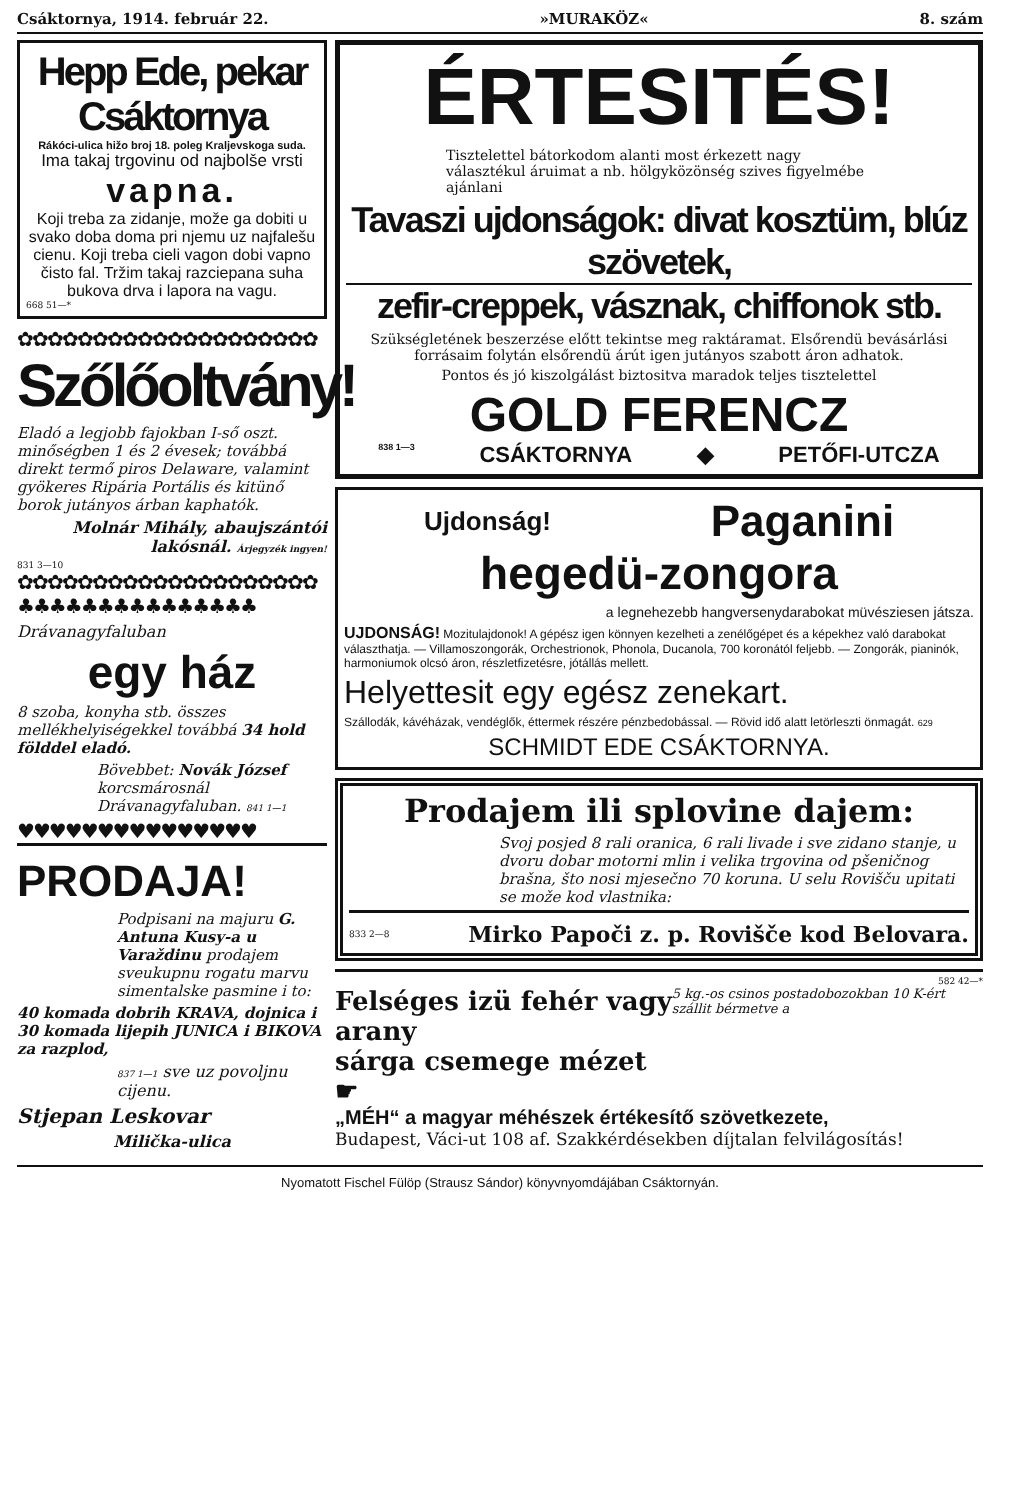Csáktornya, 1914. február 22. »MURAKÖZ« 8. szám
Hepp Ede, pekar Csáktornya
Rákóci-ulica hižo broj 18. poleg Kraljevskoga suda.
Ima takaj trgovinu od najbolše vrsti
vapna.
Koji treba za zidanje, može ga dobiti u svako doba doma pri njemu uz najfalešu cienu. Koji treba cieli vagon dobi vapno čisto fal. Tržim takaj razciepana suha bukova drva i lapora na vagu.
668 51—*
✿✿✿✿✿✿✿✿✿✿✿✿✿✿✿✿✿✿✿✿
Szőlőoltvány!
Eladó a legjobb fajokban I-ső oszt. minőségben 1 és 2 évesek; továbbá direkt termő piros Delaware, valamint gyökeres Ripária Portális és kitünő borok jutányos árban kaphatók.
Molnár Mihály, abaujszántói lakósnál. Árjegyzék ingyen!
831 3—10
✿✿✿✿✿✿✿✿✿✿✿✿✿✿✿✿✿✿✿✿
♣♣♣♣♣♣♣♣♣♣♣♣♣♣♣
Drávanagyfaluban
egy ház
8 szoba, konyha stb. összes mellékhelyiségekkel továbbá 34 hold földdel eladó.
Bövebbet: Novák József korcsmárosnál Drávanagyfaluban. 841 1—1
♥♥♥♥♥♥♥♥♥♥♥♥♥♥♥
PRODAJA!
Podpisani na majuru G. Antuna Kusy-a u Varaždinu prodajem sveukupnu rogatu marvu simentalske pasmine i to:
40 komada dobrih KRAVA, dojnica i 30 komada lijepih JUNICA i BIKOVA za razplod,
837 1—1 sve uz povoljnu cijenu.
Stjepan Leskovar
Milička-ulica
ÉRTESITÉS!
Tisztelettel bátorkodom alanti most érkezett nagy választékul áruimat a nb. hölgyközönség szives figyelmébe ajánlani
Tavaszi ujdonságok: divat kosztüm, blúz szövetek,
zefir-creppek, vásznak, chiffonok stb.
Szükségletének beszerzése előtt tekintse meg raktáramat. Elsőrendü bevásárlási forrásaim folytán elsőrendü árút igen jutányos szabott áron adhatok.
Pontos és jó kiszolgálást biztositva maradok teljes tisztelettel
GOLD FERENCZ
838 1—3 CSÁKTORNYA ◆ PETŐFI-UTCZA
Ujdonság! Paganini
hegedü-zongora
a legnehezebb hangversenydarabokat müvésziesen játsza.
UJDONSÁG! Mozitulajdonok! A gépész igen könnyen kezelheti a zenélőgépet és a képekhez való darabokat választhatja. — Villamoszongorák, Orchestrionok, Phonola, Ducanola, 700 koronától feljebb. — Zongorák, pianinók, harmoniumok olcsó áron, részletfizetésre, jótállás mellett.
Helyettesit egy egész zenekart.
Szállodák, kávéházak, vendéglők, éttermek részére pénzbedobással. — Rövid idő alatt letörleszti önmagát. 629
SCHMIDT EDE CSÁKTORNYA.
Prodajem ili splovine dajem:
Svoj posjed 8 rali oranica, 6 rali livade i sve zidano stanje, u dvoru dobar motorni mlin i velika trgovina od pšeničnog brašna, što nosi mjesečno 70 koruna. U selu Rovišču upitati se može kod vlastnika:
833 2—8 Mirko Papoči z. p. Rovišče kod Belovara.
582 42—*
Felséges izü fehér vagy arany
sárga csemege mézet ☛
5 kg.-os csinos postadobozokban 10 K-ért szállit bérmetve a
„MÉH“ a magyar méhészek értékesítő szövetkezete,
Budapest, Váci-ut 108 af. Szakkérdésekben díjtalan felvilágosítás!
Nyomatott Fischel Fülöp (Strausz Sándor) könyvnyomdájában Csáktornyán.